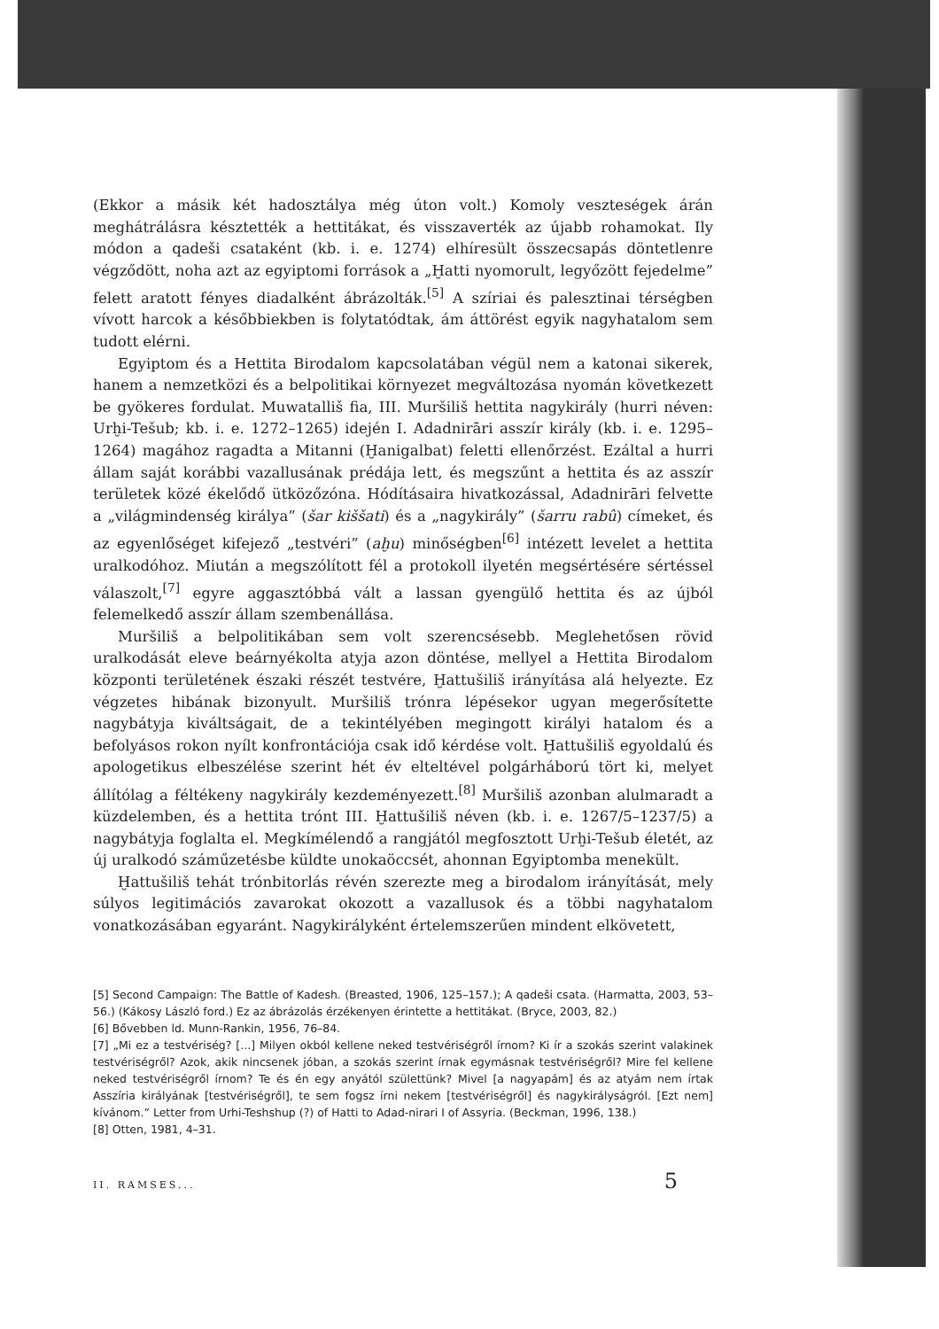(Ekkor a másik két hadosztálya még úton volt.) Komoly veszteségek árán meghátrálásra késztették a hettitákat, és visszaverték az újabb rohamokat. Ily módon a qadeši csataként (kb. i. e. 1274) elhíresült összecsapás döntetlenre végződött, noha azt az egyiptomi források a „Ḫatti nyomorult, legyőzött fejedelme” felett aratott fényes diadalként ábrázolták.<sup>[5]</sup> A szíriai és palesztinai térségben vívott harcok a későbbiekben is folytatódtak, ám áttörést egyik nagyhatalom sem tudott elérni.
Egyiptom és a Hettita Birodalom kapcsolatában végül nem a katonai sikerek, hanem a nemzetközi és a belpolitikai környezet megváltozása nyomán következett be gyökeres fordulat. Muwatalliš fia, III. Muršiliš hettita nagykirály (hurri néven: Urḫi-Tešub; kb. i. e. 1272–1265) idején I. Adadnirāri asszír király (kb. i. e. 1295–1264) magához ragadta a Mitanni (Ḫanigalbat) feletti ellenőrzést. Ezáltal a hurri állam saját korábbi vazallusának prédája lett, és megszűnt a hettita és az asszír területek közé ékelődő ütközőzóna. Hódításaira hivatkozással, Adadnirāri felvette a „világmindenség királya” (šar kiššati) és a „nagykirály” (šarru rabû) címeket, és az egyenlőséget kifejező „testvéri” (aḫu) minőségben<sup>[6]</sup> intézett levelet a hettita uralkodóhoz. Miután a megszólított fél a protokoll ilyetén megsértésére sértéssel válaszolt,<sup>[7]</sup> egyre aggasztóbbá vált a lassan gyengülő hettita és az újból felemelkedő asszír állam szembenállása.
Muršiliš a belpolitikában sem volt szerencsésebb. Meglehetősen rövid uralkodását eleve beárnyékolta atyja azon döntése, mellyel a Hettita Birodalom központi területének északi részét testvére, Ḫattušiliš irányítása alá helyezte. Ez végzetes hibának bizonyult. Muršiliš trónra lépésekor ugyan megerősítette nagybátyja kiváltságait, de a tekintélyében megingott királyi hatalom és a befolyásos rokon nyílt konfrontációja csak idő kérdése volt. Ḫattušiliš egyoldalú és apologetikus elbeszélése szerint hét év elteltével polgárháború tört ki, melyet állítólag a féltékeny nagykirály kezdeményezett.<sup>[8]</sup> Muršiliš azonban alulmaradt a küzdelemben, és a hettita trónt III. Ḫattušiliš néven (kb. i. e. 1267/5–1237/5) a nagybátyja foglalta el. Megkímélendő a rangjától megfosztott Urḫi-Tešub életét, az új uralkodó száműzetésbe küldte unokaöccsét, ahonnan Egyiptomba menekült.
Ḫattušiliš tehát trónbitorlás révén szerezte meg a birodalom irányítását, mely súlyos legitimációs zavarokat okozott a vazallusok és a többi nagyhatalom vonatkozásában egyaránt. Nagykirályként értelemszerűen mindent elkövetett,
[5] Second Campaign: The Battle of Kadesh. (Breasted, 1906, 125–157.); A qadeši csata. (Harmatta, 2003, 53–56.) (Kákosy László ford.) Ez az ábrázolás érzékenyen érintette a hettitákat. (Bryce, 2003, 82.)
[6] Bővebben ld. Munn-Rankin, 1956, 76–84.
[7] „Mi ez a testvériség? [...] Milyen okból kellene neked testvériségről írnom? Ki ír a szokás szerint valakinek testvériségről? Azok, akik nincsenek jóban, a szokás szerint írnak egymásnak testvériségről? Mire fel kellene neked testvériségről írnom? Te és én egy anyától születtünk? Mivel [a nagyapám] és az atyám nem írtak Asszíria királyának [testvériségről], te sem fogsz írni nekem [testvériségről] és nagykirályságról. [Ezt nem] kívánom.” Letter from Urhi-Teshshup (?) of Hatti to Adad-nirari I of Assyria. (Beckman, 1996, 138.)
[8] Otten, 1981, 4–31.
II. RAMSES... 5